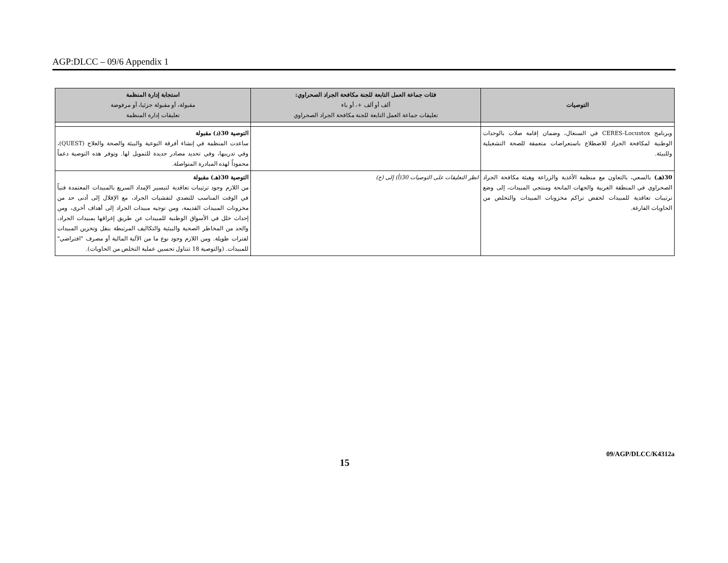AGP:DLCC – 09/6 Appendix 1
| التوصيات | فئات جماعة العمل التابعة للجنة مكافحة الجراد الصحراوي: ألف أو ألف +، أو باء تعليقات جماعة العمل التابعة للجنة مكافحة الجراد الصحراوي | استجابة إدارة المنظمة مقبولة، أو مقبولة جزئيا، أو مرفوضة تعليقات إدارة المنظمة |
| --- | --- | --- |
| وبرنامج CERES-Locustox في السنغال، وضمان إقامة صلات بالوحدات الوطنية لمكافحة الجراد للاضطلاع باستعراضات متعمقة للصحة التشغيلية وللبيئة. | | التوصية 30(د) مقبولة ساعدت المنظمة في إنشاء أفرقة النوعية والبيئة والصحة والعلاج (QUEST)، وفي تدريبها، وفي تحديد مصادر جديدة للتمويل لها. وتوفر هذه التوصية دعماً محموداً لهذه المبادرة المتواصلة. |
| 30(هـ) بالسعي، بالتعاون مع منظمة الأغذية والزراعة وهيئة مكافحة الجراد الصحراوي في المنطقة الغربية والجهات المانحة ومنتجي المبيدات، إلى وضع ترتيبات تعاقدية للمبيدات لخفض تراكم مخزونات المبيدات والتخلص من الحاويات الفارغة. | انظر التعليقات على التوصيات 30(أ) إلى (ج) | التوصية 30(هـ) مقبولة من اللازم وجود ترتيبات تعاقدية لتيسير الإمداد السريع بالمبيدات المعتمدة فنياً في الوقت المناسب للتصدي لتفشيات الجراد، مع الإقلال إلى أدنى حد من مخزونات المبيدات القديمة، ومن توجيه مبيدات الجراد إلى أهداف أخرى، ومن إحداث خلل في الأسواق الوطنية للمبيدات عن طريق إغراقها بمبيدات الجراد، والحد من المخاطر الصحية والبيئية والتكاليف المرتبطة بنقل وتخزين المبيدات لفترات طويلة. ومن اللازم وجود نوع ما من الآلية المالية أو مصرف "افتراضي" للمبيدات. (والتوصية 18 تتناول تحسين عملية التخلص من الحاويات). |
15 09/AGP/DLCC/K4312a